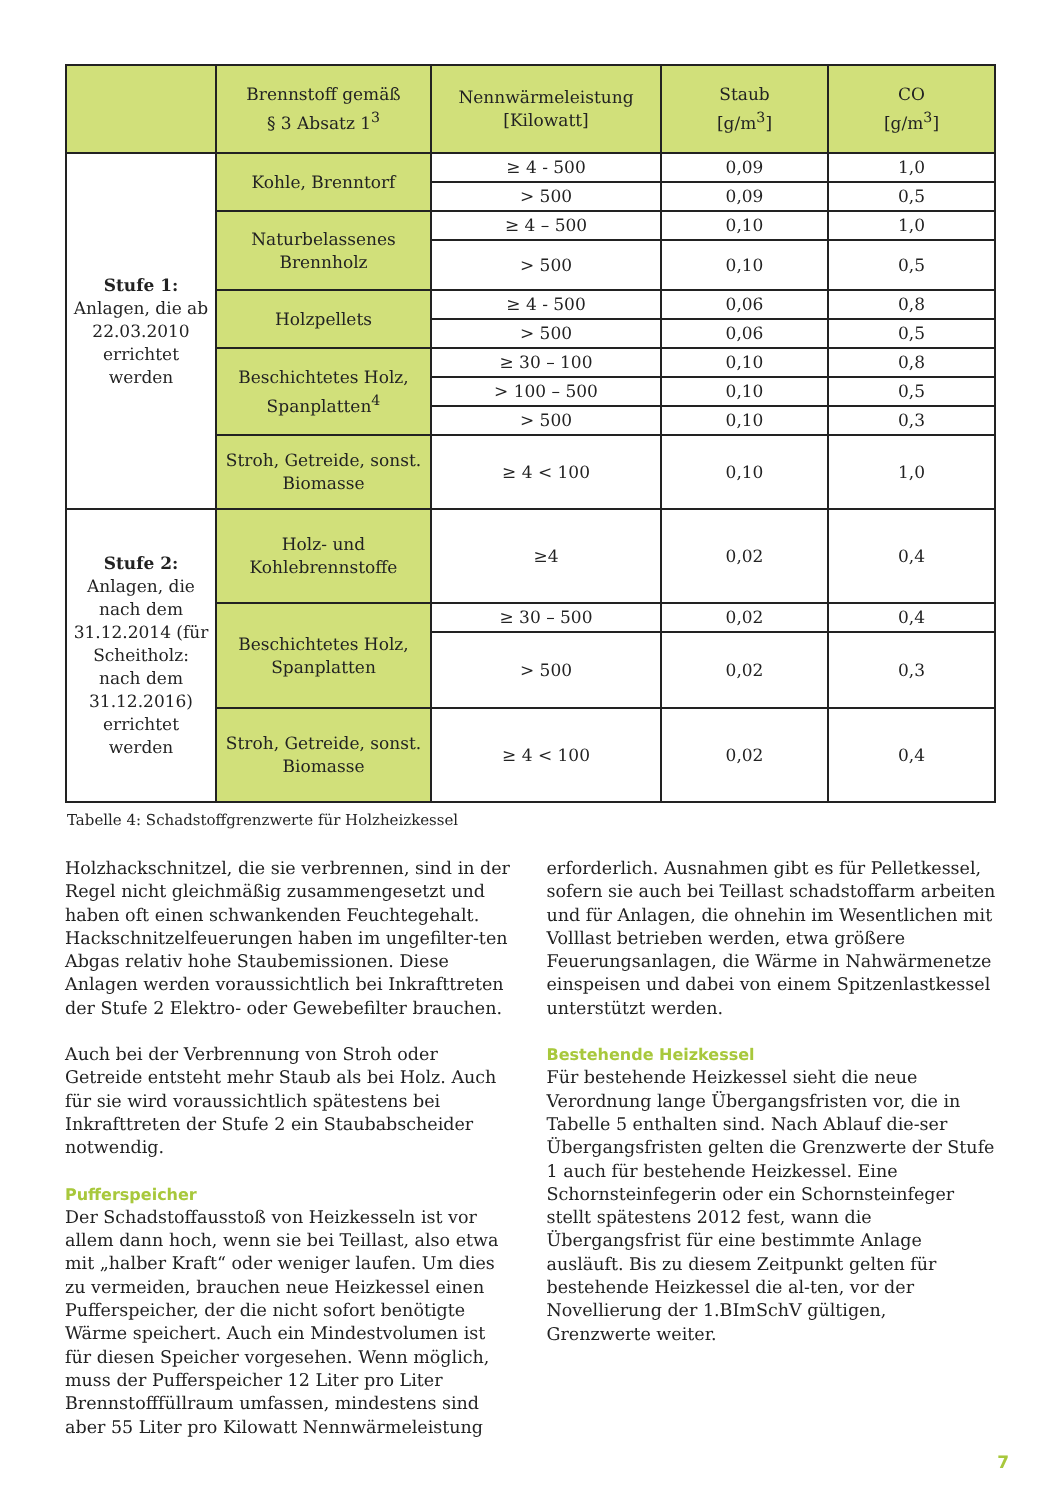| | Brennstoff gemäß § 3 Absatz 1<sup>3</sup> | Nennwärmeleistung [Kilowatt] | Staub [g/m<sup>3</sup>] | CO [g/m<sup>3</sup>] |
| --- | --- | --- | --- | --- |
| Stufe 1: Anlagen, die ab 22.03.2010 errichtet werden | Kohle, Brenntorf | ≥ 4 - 500 | 0,09 | 1,0 |
| | | > 500 | 0,09 | 0,5 |
| | Naturbelassenes Brennholz | ≥ 4 – 500 | 0,10 | 1,0 |
| | | > 500 | 0,10 | 0,5 |
| | Holzpellets | ≥ 4 - 500 | 0,06 | 0,8 |
| | | > 500 | 0,06 | 0,5 |
| | Beschichtetes Holz, Spanplatten<sup>4</sup> | ≥ 30 – 100 | 0,10 | 0,8 |
| | | > 100 – 500 | 0,10 | 0,5 |
| | | > 500 | 0,10 | 0,3 |
| | Stroh, Getreide, sonst. Biomasse | ≥ 4 < 100 | 0,10 | 1,0 |
| Stufe 2: Anlagen, die nach dem 31.12.2014 (für Scheitholz: nach dem 31.12.2016) errichtet werden | Holz- und Kohlebrennstoffe | ≥4 | 0,02 | 0,4 |
| | Beschichtetes Holz, Spanplatten | ≥ 30 – 500 | 0,02 | 0,4 |
| | | > 500 | 0,02 | 0,3 |
| | Stroh, Getreide, sonst. Biomasse | ≥ 4 < 100 | 0,02 | 0,4 |
Tabelle 4: Schadstoffgrenzwerte für Holzheizkessel
Holzhackschnitzel, die sie verbrennen, sind in der Regel nicht gleichmäßig zusammengesetzt und haben oft einen schwankenden Feuchtegehalt. Hackschnitzelfeuerungen haben im ungefilter-ten Abgas relativ hohe Staubemissionen. Diese Anlagen werden voraussichtlich bei Inkrafttreten der Stufe 2 Elektro- oder Gewebefilter brauchen.
Auch bei der Verbrennung von Stroh oder Getreide entsteht mehr Staub als bei Holz. Auch für sie wird voraussichtlich spätestens bei Inkrafttreten der Stufe 2 ein Staubabscheider notwendig.
Pufferspeicher
Der Schadstoffausstoß von Heizkesseln ist vor allem dann hoch, wenn sie bei Teillast, also etwa mit „halber Kraft“ oder weniger laufen. Um dies zu vermeiden, brauchen neue Heizkessel einen Pufferspeicher, der die nicht sofort benötigte Wärme speichert. Auch ein Mindestvolumen ist für diesen Speicher vorgesehen. Wenn möglich, muss der Pufferspeicher 12 Liter pro Liter Brennstofffüllraum umfassen, mindestens sind aber 55 Liter pro Kilowatt Nennwärmeleistung
erforderlich. Ausnahmen gibt es für Pelletkessel, sofern sie auch bei Teillast schadstoffarm arbeiten und für Anlagen, die ohnehin im Wesentlichen mit Volllast betrieben werden, etwa größere Feuerungsanlagen, die Wärme in Nahwärmenetze einspeisen und dabei von einem Spitzenlastkessel unterstützt werden.
Bestehende Heizkessel
Für bestehende Heizkessel sieht die neue Verordnung lange Übergangsfristen vor, die in Tabelle 5 enthalten sind. Nach Ablauf die-ser Übergangsfristen gelten die Grenzwerte der Stufe 1 auch für bestehende Heizkessel. Eine Schornsteinfegerin oder ein Schornsteinfeger stellt spätestens 2012 fest, wann die Übergangsfrist für eine bestimmte Anlage ausläuft. Bis zu diesem Zeitpunkt gelten für bestehende Heizkessel die al-ten, vor der Novellierung der 1.BImSchV gültigen, Grenzwerte weiter.
7